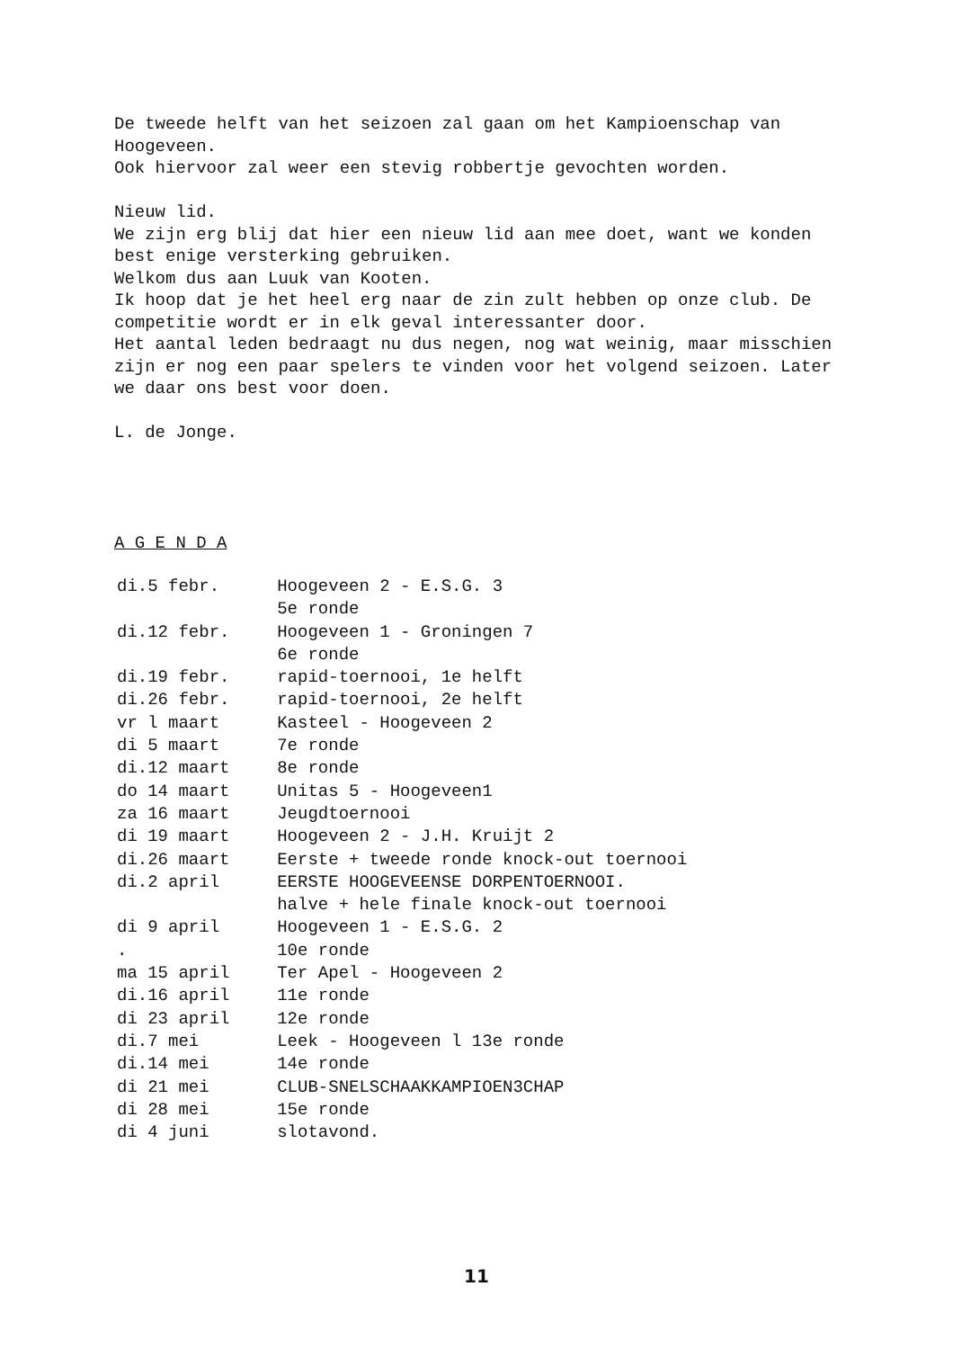De tweede helft van het seizoen zal gaan om het Kampioenschap van Hoogeveen.
Ook hiervoor zal weer een stevig robbertje gevochten worden.
Nieuw lid.
We zijn erg blij dat hier een nieuw lid aan mee doet, want we konden best enige versterking gebruiken.
Welkom dus aan Luuk van Kooten.
Ik hoop dat je het heel erg naar de zin zult hebben op onze club. De competitie wordt er in elk geval interessanter door.
Het aantal leden bedraagt nu dus negen, nog wat weinig, maar misschien zijn er nog een paar spelers te vinden voor het volgend seizoen. Later we daar ons best voor doen.
L. de Jonge.
A G E N D A
| di. | 5 febr. | Hoogeveen 2 - E.S.G. 3 |
| | | 5e ronde |
| di. | 12 febr. | Hoogeveen 1 - Groningen 7 |
| | | 6e ronde |
| di. | 19 febr. | rapid-toernooi, 1e helft |
| di. | 26 febr. | rapid-toernooi, 2e helft |
| vr | l maart | Kasteel - Hoogeveen 2 |
| di | 5 maart | 7e ronde |
| di. | 12 maart | 8e ronde |
| do | 14 maart | Unitas 5 - Hoogeveen1 |
| za | 16 maart | Jeugdtoernooi |
| di | 19 maart | Hoogeveen 2 - J.H. Kruijt 2 |
| di. | 26 maart | Eerste + tweede ronde knock-out toernooi |
| di. | 2 april | EERSTE HOOGEVEENSE DORPENTOERNOOI. |
| | | halve + hele finale knock-out toernooi |
| di | 9 april | Hoogeveen 1 - E.S.G. 2 |
| . | | 10e ronde |
| ma | 15 april | Ter Apel - Hoogeveen 2 |
| di. | 16 april | 11e ronde |
| di | 23 april | 12e ronde |
| di. | 7 mei | Leek - Hoogeveen l 13e ronde |
| di. | 14 mei | 14e ronde |
| di | 21 mei | CLUB-SNELSCHAAKKAMPIOEN3CHAP |
| di | 28 mei | 15e ronde |
| di | 4 juni | slotavond. |
11